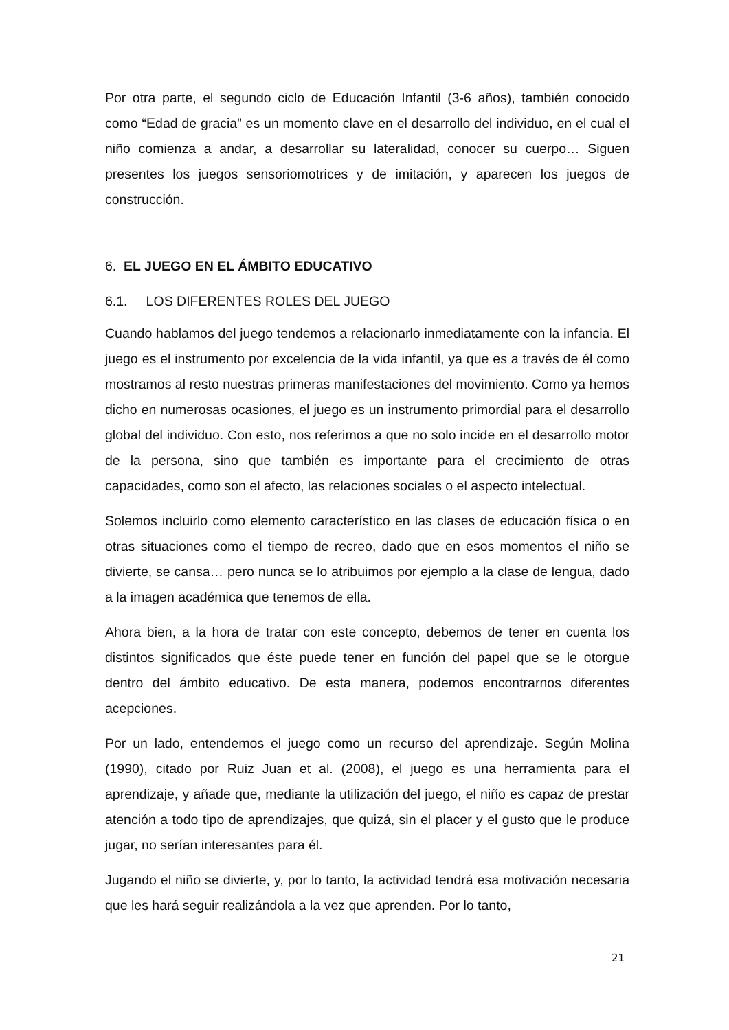Por otra parte, el segundo ciclo de Educación Infantil (3-6 años), también conocido como “Edad de gracia” es un momento clave en el desarrollo del individuo, en el cual el niño comienza a andar, a desarrollar su lateralidad, conocer su cuerpo… Siguen presentes los juegos sensoriomotrices y de imitación, y aparecen los juegos de construcción.
6. EL JUEGO EN EL ÁMBITO EDUCATIVO
6.1. LOS DIFERENTES ROLES DEL JUEGO
Cuando hablamos del juego tendemos a relacionarlo inmediatamente con la infancia. El juego es el instrumento por excelencia de la vida infantil, ya que es a través de él como mostramos al resto nuestras primeras manifestaciones del movimiento. Como ya hemos dicho en numerosas ocasiones, el juego es un instrumento primordial para el desarrollo global del individuo. Con esto, nos referimos a que no solo incide en el desarrollo motor de la persona, sino que también es importante para el crecimiento de otras capacidades, como son el afecto, las relaciones sociales o el aspecto intelectual.
Solemos incluirlo como elemento característico en las clases de educación física o en otras situaciones como el tiempo de recreo, dado que en esos momentos el niño se divierte, se cansa… pero nunca se lo atribuimos por ejemplo a la clase de lengua, dado a la imagen académica que tenemos de ella.
Ahora bien, a la hora de tratar con este concepto, debemos de tener en cuenta los distintos significados que éste puede tener en función del papel que se le otorgue dentro del ámbito educativo. De esta manera, podemos encontrarnos diferentes acepciones.
Por un lado, entendemos el juego como un recurso del aprendizaje. Según Molina (1990), citado por Ruiz Juan et al. (2008), el juego es una herramienta para el aprendizaje, y añade que, mediante la utilización del juego, el niño es capaz de prestar atención a todo tipo de aprendizajes, que quizá, sin el placer y el gusto que le produce jugar, no serían interesantes para él.
Jugando el niño se divierte, y, por lo tanto, la actividad tendrá esa motivación necesaria que les hará seguir realizándola a la vez que aprenden. Por lo tanto,
21